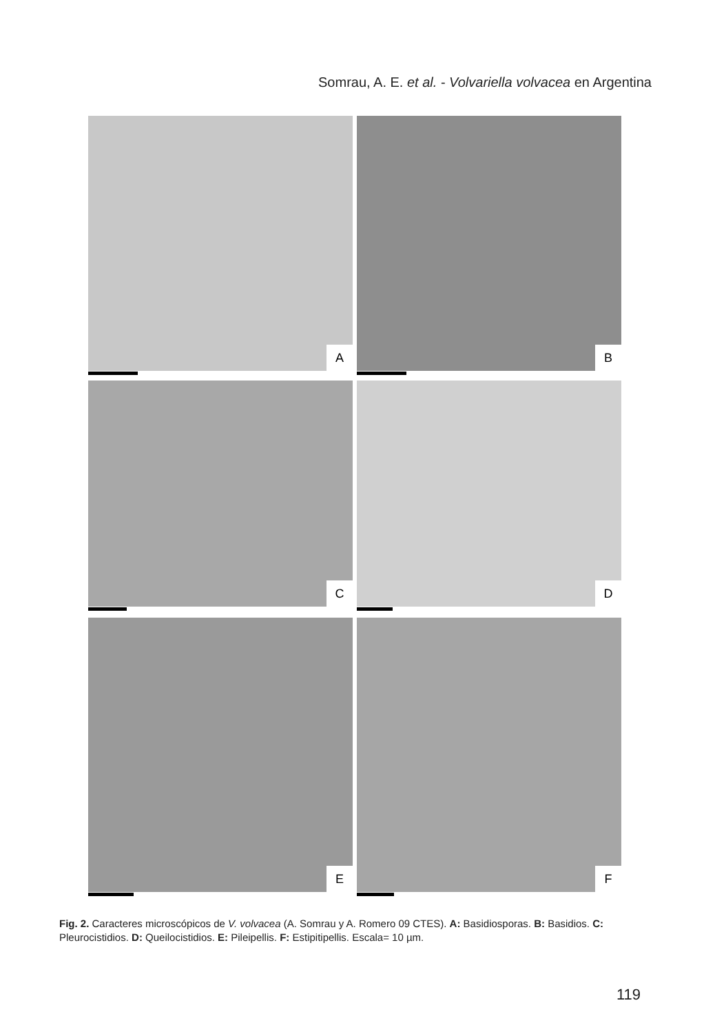Somrau, A. E. et al. - Volvariella volvacea en Argentina
A
B
C
D
E
F
Fig. 2. Caracteres microscópicos de V. volvacea (A. Somrau y A. Romero 09 CTES). A: Basidiosporas. B: Basidios. C: Pleurocistidios. D: Queilocistidios. E: Pileipellis. F: Estipitipellis. Escala= 10 µm.
119